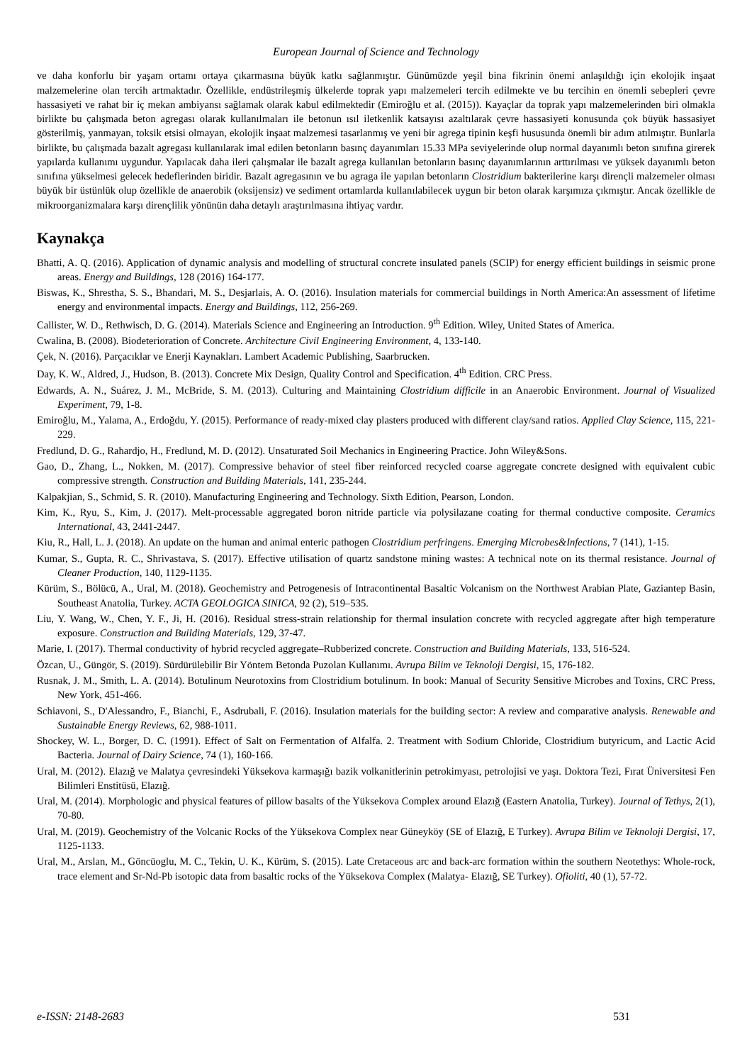European Journal of Science and Technology
ve daha konforlu bir yaşam ortamı ortaya çıkarmasına büyük katkı sağlanmıştır. Günümüzde yeşil bina fikrinin önemi anlaşıldığı için ekolojik inşaat malzemelerine olan tercih artmaktadır. Özellikle, endüstrileşmiş ülkelerde toprak yapı malzemeleri tercih edilmekte ve bu tercihin en önemli sebepleri çevre hassasiyeti ve rahat bir iç mekan ambiyansı sağlamak olarak kabul edilmektedir (Emiroğlu et al. (2015)). Kayaçlar da toprak yapı malzemelerinden biri olmakla birlikte bu çalışmada beton agregası olarak kullanılmaları ile betonun ısıl iletkenlik katsayısı azaltılarak çevre hassasiyeti konusunda çok büyük hassasiyet gösterilmiş, yanmayan, toksik etsisi olmayan, ekolojik inşaat malzemesi tasarlanmış ve yeni bir agrega tipinin keşfi hususunda önemli bir adım atılmıştır. Bunlarla birlikte, bu çalışmada bazalt agregası kullanılarak imal edilen betonların basınç dayanımları 15.33 MPa seviyelerinde olup normal dayanımlı beton sınıfına girerek yapılarda kullanımı uygundur. Yapılacak daha ileri çalışmalar ile bazalt agrega kullanılan betonların basınç dayanımlarının arttırılması ve yüksek dayanımlı beton sınıfına yükselmesi gelecek hedeflerinden biridir. Bazalt agregasının ve bu agraga ile yapılan betonların Clostridium bakterilerine karşı dirençli malzemeler olması büyük bir üstünlük olup özellikle de anaerobik (oksijensiz) ve sediment ortamlarda kullanılabilecek uygun bir beton olarak karşımıza çıkmıştır. Ancak özellikle de mikroorganizmalara karşı dirençlilik yönünün daha detaylı araştırılmasına ihtiyaç vardır.
Kaynakça
Bhatti, A. Q. (2016). Application of dynamic analysis and modelling of structural concrete insulated panels (SCIP) for energy efficient buildings in seismic prone areas. Energy and Buildings, 128 (2016) 164-177.
Biswas, K., Shrestha, S. S., Bhandari, M. S., Desjarlais, A. O. (2016). Insulation materials for commercial buildings in North America:An assessment of lifetime energy and environmental impacts. Energy and Buildings, 112, 256-269.
Callister, W. D., Rethwisch, D. G. (2014). Materials Science and Engineering an Introduction. 9<sup>th</sup> Edition. Wiley, United States of America.
Cwalina, B. (2008). Biodeterioration of Concrete. Architecture Civil Engineering Environment, 4, 133-140.
Çek, N. (2016). Parçacıklar ve Enerji Kaynakları. Lambert Academic Publishing, Saarbrucken.
Day, K. W., Aldred, J., Hudson, B. (2013). Concrete Mix Design, Quality Control and Specification. 4<sup>th</sup> Edition. CRC Press.
Edwards, A. N., Suárez, J. M., McBride, S. M. (2013). Culturing and Maintaining Clostridium difficile in an Anaerobic Environment. Journal of Visualized Experiment, 79, 1-8.
Emiroğlu, M., Yalama, A., Erdoğdu, Y. (2015). Performance of ready-mixed clay plasters produced with different clay/sand ratios. Applied Clay Science, 115, 221-229.
Fredlund, D. G., Rahardjo, H., Fredlund, M. D. (2012). Unsaturated Soil Mechanics in Engineering Practice. John Wiley&Sons.
Gao, D., Zhang, L., Nokken, M. (2017). Compressive behavior of steel fiber reinforced recycled coarse aggregate concrete designed with equivalent cubic compressive strength. Construction and Building Materials, 141, 235-244.
Kalpakjian, S., Schmid, S. R. (2010). Manufacturing Engineering and Technology. Sixth Edition, Pearson, London.
Kim, K., Ryu, S., Kim, J. (2017). Melt-processable aggregated boron nitride particle via polysilazane coating for thermal conductive composite. Ceramics International, 43, 2441-2447.
Kiu, R., Hall, L. J. (2018). An update on the human and animal enteric pathogen Clostridium perfringens. Emerging Microbes&Infections, 7 (141), 1-15.
Kumar, S., Gupta, R. C., Shrivastava, S. (2017). Effective utilisation of quartz sandstone mining wastes: A technical note on its thermal resistance. Journal of Cleaner Production, 140, 1129-1135.
Kürüm, S., Bölücü, A., Ural, M. (2018). Geochemistry and Petrogenesis of Intracontinental Basaltic Volcanism on the Northwest Arabian Plate, Gaziantep Basin, Southeast Anatolia, Turkey. ACTA GEOLOGICA SINICA, 92 (2), 519–535.
Liu, Y. Wang, W., Chen, Y. F., Ji, H. (2016). Residual stress-strain relationship for thermal insulation concrete with recycled aggregate after high temperature exposure. Construction and Building Materials, 129, 37-47.
Marie, I. (2017). Thermal conductivity of hybrid recycled aggregate–Rubberized concrete. Construction and Building Materials, 133, 516-524.
Özcan, U., Güngör, S. (2019). Sürdürülebilir Bir Yöntem Betonda Puzolan Kullanımı. Avrupa Bilim ve Teknoloji Dergisi, 15, 176-182.
Rusnak, J. M., Smith, L. A. (2014). Botulinum Neurotoxins from Clostridium botulinum. In book: Manual of Security Sensitive Microbes and Toxins, CRC Press, New York, 451-466.
Schiavoni, S., D'Alessandro, F., Bianchi, F., Asdrubali, F. (2016). Insulation materials for the building sector: A review and comparative analysis. Renewable and Sustainable Energy Reviews, 62, 988-1011.
Shockey, W. L., Borger, D. C. (1991). Effect of Salt on Fermentation of Alfalfa. 2. Treatment with Sodium Chloride, Clostridium butyricum, and Lactic Acid Bacteria. Journal of Dairy Science, 74 (1), 160-166.
Ural, M. (2012). Elazığ ve Malatya çevresindeki Yüksekova karmaşığı bazik volkanitlerinin petrokimyası, petrolojisi ve yaşı. Doktora Tezi, Fırat Üniversitesi Fen Bilimleri Enstitüsü, Elazığ.
Ural, M. (2014). Morphologic and physical features of pillow basalts of the Yüksekova Complex around Elazığ (Eastern Anatolia, Turkey). Journal of Tethys, 2(1), 70-80.
Ural, M. (2019). Geochemistry of the Volcanic Rocks of the Yüksekova Complex near Güneyköy (SE of Elazığ, E Turkey). Avrupa Bilim ve Teknoloji Dergisi, 17, 1125-1133.
Ural, M., Arslan, M., Göncüoglu, M. C., Tekin, U. K., Kürüm, S. (2015). Late Cretaceous arc and back-arc formation within the southern Neotethys: Whole-rock, trace element and Sr-Nd-Pb isotopic data from basaltic rocks of the Yüksekova Complex (Malatya- Elazığ, SE Turkey). Ofioliti, 40 (1), 57-72.
e-ISSN: 2148-2683 531